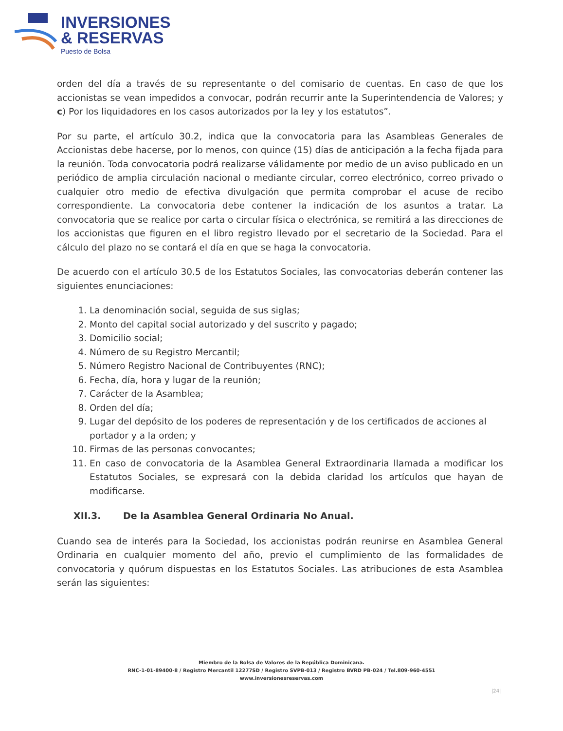INVERSIONES
& RESERVAS
Puesto de Bolsa
orden del día a través de su representante o del comisario de cuentas. En caso de que los accionistas se vean impedidos a convocar, podrán recurrir ante la Superintendencia de Valores; y c) Por los liquidadores en los casos autorizados por la ley y los estatutos”.
Por su parte, el artículo 30.2, indica que la convocatoria para las Asambleas Generales de Accionistas debe hacerse, por lo menos, con quince (15) días de anticipación a la fecha fijada para la reunión. Toda convocatoria podrá realizarse válidamente por medio de un aviso publicado en un periódico de amplia circulación nacional o mediante circular, correo electrónico, correo privado o cualquier otro medio de efectiva divulgación que permita comprobar el acuse de recibo correspondiente. La convocatoria debe contener la indicación de los asuntos a tratar. La convocatoria que se realice por carta o circular física o electrónica, se remitirá a las direcciones de los accionistas que figuren en el libro registro llevado por el secretario de la Sociedad. Para el cálculo del plazo no se contará el día en que se haga la convocatoria.
De acuerdo con el artículo 30.5 de los Estatutos Sociales, las convocatorias deberán contener las siguientes enunciaciones:
1. La denominación social, seguida de sus siglas;
2. Monto del capital social autorizado y del suscrito y pagado;
3. Domicilio social;
4. Número de su Registro Mercantil;
5. Número Registro Nacional de Contribuyentes (RNC);
6. Fecha, día, hora y lugar de la reunión;
7. Carácter de la Asamblea;
8. Orden del día;
9. Lugar del depósito de los poderes de representación y de los certificados de acciones al portador y a la orden; y
10. Firmas de las personas convocantes;
11. En caso de convocatoria de la Asamblea General Extraordinaria llamada a modificar los Estatutos Sociales, se expresará con la debida claridad los artículos que hayan de modificarse.
XII.3. De la Asamblea General Ordinaria No Anual.
Cuando sea de interés para la Sociedad, los accionistas podrán reunirse en Asamblea General Ordinaria en cualquier momento del año, previo el cumplimiento de las formalidades de convocatoria y quórum dispuestas en los Estatutos Sociales. Las atribuciones de esta Asamblea serán las siguientes:
Miembro de la Bolsa de Valores de la República Dominicana.
RNC-1-01-89400-8 / Registro Mercantil 12277SD / Registro SVPB-013 / Registro BVRD PB-024 / Tel.809-960-4551
www.inversionesreservas.com
|24|